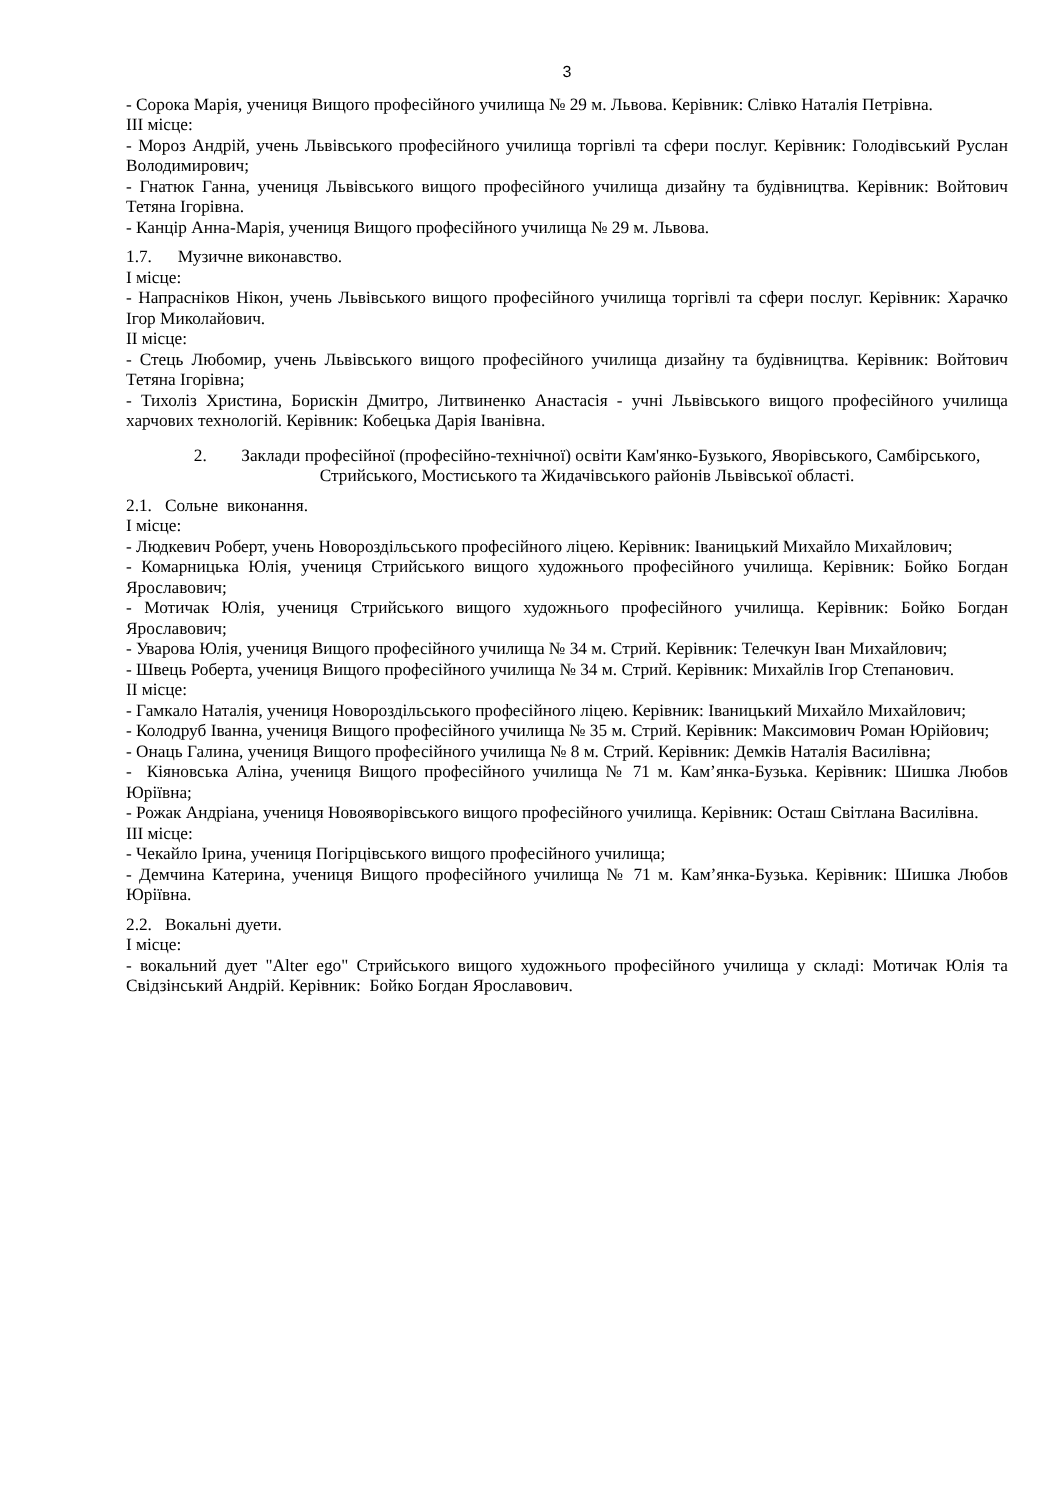3
- Сорока Марія, учениця Вищого професійного училища № 29 м. Львова. Керівник: Слівко Наталія Петрівна.
ІІІ місце:
- Мороз Андрій, учень Львівського професійного училища торгівлі та сфери послуг. Керівник: Голодівський Руслан Володимирович;
- Гнатюк Ганна, учениця Львівського вищого професійного училища дизайну та будівництва. Керівник: Войтович Тетяна Ігорівна.
- Канцір Анна-Марія, учениця Вищого професійного училища № 29 м. Львова.
1.7. Музичне виконавство.
І місце:
- Напрасніков Нікон, учень Львівського вищого професійного училища торгівлі та сфери послуг. Керівник: Харачко Ігор Миколайович.
ІІ місце:
- Стець Любомир, учень Львівського вищого професійного училища дизайну та будівництва. Керівник: Войтович Тетяна Ігорівна;
- Тихоліз Христина, Борискін Дмитро, Литвиненко Анастасія - учні Львівського вищого професійного училища харчових технологій. Керівник: Кобецька Дарія Іванівна.
2. Заклади професійної (професійно-технічної) освіти Кам'янко-Бузького, Яворівського, Самбірського, Стрийського, Мостиського та Жидачівського районів Львівської області.
2.1. Сольне виконання.
І місце:
- Людкевич Роберт, учень Новороздільського професійного ліцею. Керівник: Іваницький Михайло Михайлович;
- Комарницька Юлія, учениця Стрийського вищого художнього професійного училища. Керівник: Бойко Богдан Ярославович;
- Мотичак Юлія, учениця Стрийського вищого художнього професійного училища. Керівник: Бойко Богдан Ярославович;
- Уварова Юлія, учениця Вищого професійного училища № 34 м. Стрий. Керівник: Телечкун Іван Михайлович;
- Швець Роберта, учениця Вищого професійного училища № 34 м. Стрий. Керівник: Михайлів Ігор Степанович.
ІІ місце:
- Гамкало Наталія, учениця Новороздільського професійного ліцею. Керівник: Іваницький Михайло Михайлович;
- Колодруб Іванна, учениця Вищого професійного училища № 35 м. Стрий. Керівник: Максимович Роман Юрійович;
- Онаць Галина, учениця Вищого професійного училища № 8 м. Стрий. Керівник: Демків Наталія Василівна;
- Кіяновська Аліна, учениця Вищого професійного училища № 71 м. Кам’янка-Бузька. Керівник: Шишка Любов Юріївна;
- Рожак Андріана, учениця Новояворівського вищого професійного училища. Керівник: Осташ Світлана Василівна.
ІІІ місце:
- Чекайло Ірина, учениця Погірцівського вищого професійного училища;
- Демчина Катерина, учениця Вищого професійного училища № 71 м. Кам’янка-Бузька. Керівник: Шишка Любов Юріївна.
2.2. Вокальні дуети.
І місце:
- вокальний дует "Alter ego" Стрийського вищого художнього професійного училища у складі: Мотичак Юлія та Свідзінський Андрій. Керівник: Бойко Богдан Ярославович.